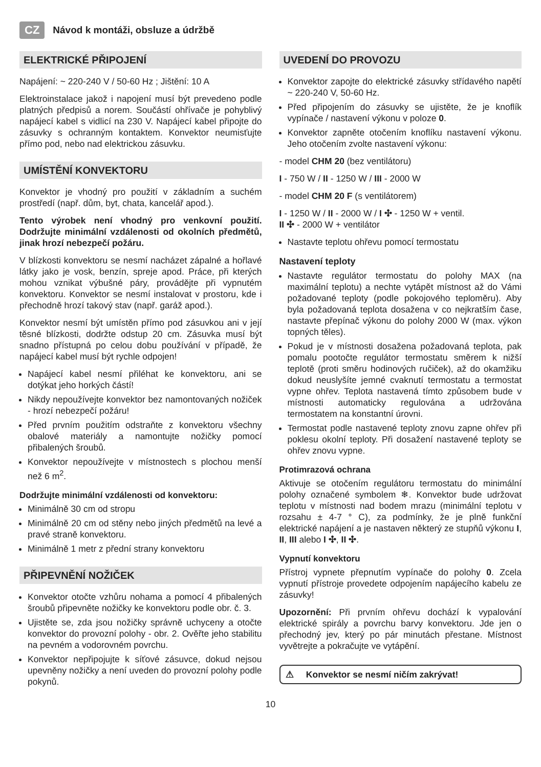CZ Návod k montáži, obsluze a údržbě
ELEKTRICKÉ PŘIPOJENÍ
Napájení: ~ 220-240 V / 50-60 Hz ; Jištění: 10 A
Elektroinstalace jakož i napojení musí být prevedeno podle platných předpisů a norem. Součástí ohřívače je pohyblivý napájecí kabel s vidlicí na 230 V. Napájecí kabel připojte do zásuvky s ochranným kontaktem. Konvektor neumisťujte přímo pod, nebo nad elektrickou zásuvku.
UMÍSTĚNÍ KONVEKTORU
Konvektor je vhodný pro použití v základním a suchém prostředí (např. dům, byt, chata, kancelář apod.).
Tento výrobek není vhodný pro venkovní použití. Dodržujte minimální vzdálenosti od okolních předmětů, jinak hrozí nebezpečí požáru.
V blízkosti konvektoru se nesmí nacházet zápalné a hořlavé látky jako je vosk, benzín, spreje apod. Práce, při kterých mohou vznikat výbušné páry, provádějte při vypnutém konvektoru. Konvektor se nesmí instalovat v prostoru, kde i přechodně hrozí takový stav (např. garáž apod.).
Konvektor nesmí být umístěn přímo pod zásuvkou ani v její těsné blízkosti, dodržte odstup 20 cm. Zásuvka musí být snadno přístupná po celou dobu používání v případě, že napájecí kabel musí být rychle odpojen!
Napájecí kabel nesmí přiléhat ke konvektoru, ani se dotýkat jeho horkých částí!
Nikdy nepoužívejte konvektor bez namontovaných nožiček - hrozí nebezpečí požáru!
Před prvním použitím odstraňte z konvektoru všechny obalové materiály a namontujte nožičky pomocí přibalených šroubů.
Konvektor nepoužívejte v místnostech s plochou menší než 6 m<sup>2</sup>.
Dodržujte minimální vzdálenosti od konvektoru:
Minimálně 30 cm od stropu
Minimálně 20 cm od stěny nebo jiných předmětů na levé a pravé straně konvektoru.
Minimálně 1 metr z přední strany konvektoru
PŘIPEVNĚNÍ NOŽIČEK
Konvektor otočte vzhůru nohama a pomocí 4 přibalených šroubů připevněte nožičky ke konvektoru podle obr. č. 3.
Ujistěte se, zda jsou nožičky správně uchyceny a otočte konvektor do provozní polohy - obr. 2. Ověřte jeho stabilitu na pevném a vodorovném povrchu.
Konvektor nepřipojujte k síťové zásuvce, dokud nejsou upevněny nožičky a není uveden do provozní polohy podle pokynů.
UVEDENÍ DO PROVOZU
Konvektor zapojte do elektrické zásuvky střídavého napětí ~ 220-240 V, 50-60 Hz.
Před připojením do zásuvky se ujistěte, že je knoflík vypínače / nastavení výkonu v poloze 0.
Konvektor zapněte otočením knoflíku nastavení výkonu. Jeho otočením zvolte nastavení výkonu:
- model CHM 20 (bez ventilátoru)
I - 750 W / II - 1250 W / III - 2000 W
- model CHM 20 F (s ventilátorem)
I - 1250 W / II - 2000 W / I ✣ - 1250 W + ventil.
II ✣ - 2000 W + ventilátor
Nastavte teplotu ohřevu pomocí termostatu
Nastavení teploty
Nastavte regulátor termostatu do polohy MAX (na maximální teplotu) a nechte vytápět místnost až do Vámi požadované teploty (podle pokojového teploměru). Aby byla požadovaná teplota dosažena v co nejkratším čase, nastavte přepínač výkonu do polohy 2000 W (max. výkon topných těles).
Pokud je v místnosti dosažena požadovaná teplota, pak pomalu pootočte regulátor termostatu směrem k nižší teplotě (proti směru hodinových ručiček), až do okamžiku dokud neuslyšíte jemné cvaknutí termostatu a termostat vypne ohřev. Teplota nastavená tímto způsobem bude v místnosti automaticky regulována a udržována termostatem na konstantní úrovni.
Termostat podle nastavené teploty znovu zapne ohřev při poklesu okolní teploty. Při dosažení nastavené teploty se ohřev znovu vypne.
Protimrazová ochrana
Aktivuje se otočením regulátoru termostatu do minimální polohy označené symbolem ❄. Konvektor bude udržovat teplotu v místnosti nad bodem mrazu (minimální teplotu v rozsahu ± 4-7 ° C), za podmínky, že je plně funkční elektrické napájení a je nastaven některý ze stupňů výkonu I, II, III alebo I ✣, II ✣.
Vypnutí konvektoru
Přístroj vypnete přepnutím vypínače do polohy 0. Zcela vypnutí přístroje provedete odpojením napájecího kabelu ze zásuvky!
Upozornění: Při prvním ohřevu dochází k vypalování elektrické spirály a povrchu barvy konvektoru. Jde jen o přechodný jev, který po pár minutách přestane. Místnost vyvětrejte a pokračujte ve vytápění.
⚠ Konvektor se nesmí ničím zakrývat!
10